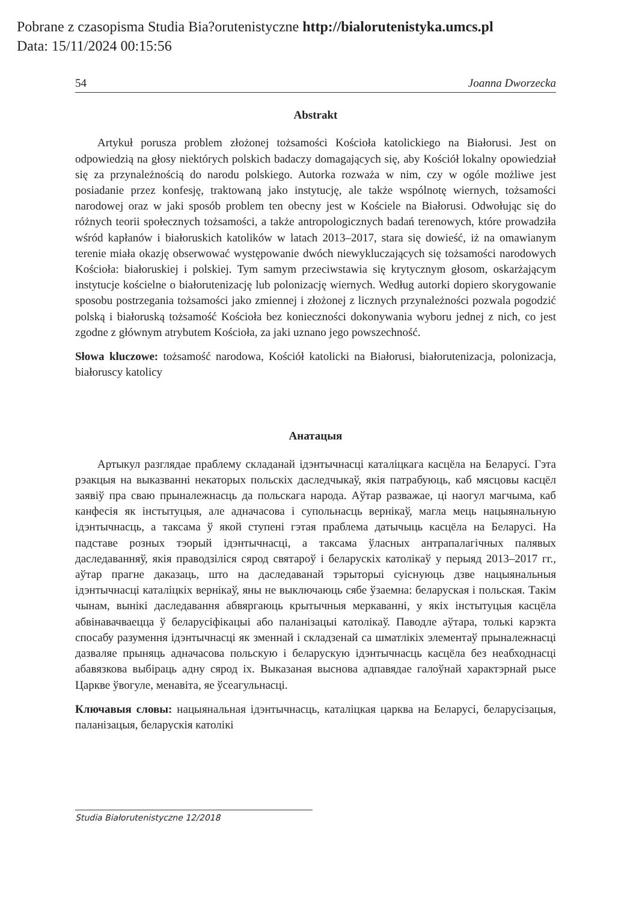Pobrane z czasopisma Studia Bia?orutenistyczne http://bialorutenistyka.umcs.pl
Data: 15/11/2024 00:15:56
54 Joanna Dworzecka
Abstrakt
Artykuł porusza problem złożonej tożsamości Kościoła katolickiego na Białorusi. Jest on odpowiedzią na głosy niektórych polskich badaczy domagających się, aby Kościół lokalny opowiedział się za przynależnością do narodu polskiego. Autorka rozważa w nim, czy w ogóle możliwe jest posiadanie przez konfesję, traktowaną jako instytucję, ale także wspólnotę wiernych, tożsamości narodowej oraz w jaki sposób problem ten obecny jest w Kościele na Białorusi. Odwołując się do różnych teorii społecznych tożsamości, a także antropologicznych badań terenowych, które prowadziła wśród kapłanów i białoruskich katolików w latach 2013–2017, stara się dowieść, iż na omawianym terenie miała okazję obserwować występowanie dwóch niewykluczających się tożsamości narodowych Kościoła: białoruskiej i polskiej. Tym samym przeciwstawia się krytycznym głosom, oskarżającym instytucje kościelne o białorutenizację lub polonizację wiernych. Według autorki dopiero skorygowanie sposobu postrzegania tożsamości jako zmiennej i złożonej z licznych przynależności pozwala pogodzić polską i białoruską tożsamość Kościoła bez konieczności dokonywania wyboru jednej z nich, co jest zgodne z głównym atrybutem Kościoła, za jaki uznano jego powszechność.
Słowa kluczowe: tożsamość narodowa, Kościół katolicki na Białorusi, białorutenizacja, polonizacja, białoruscy katolicy
Анатацыя
Артыкул разглядае праблему складанай ідэнтычнасці каталіцкага касцёла на Беларусі. Гэта рэакцыя на выказванні некаторых польскіх даследчыкаў, якія патрабуюць, каб мясцовы касцёл заявіў пра сваю прыналежнасць да польскага народа. Аўтар разважае, ці наогул магчыма, каб канфесія як інстытуцыя, але адначасова і супольнасць вернікаў, магла мець нацыянальную ідэнтычнасць, а таксама ў якой ступені гэтая праблема датычыць касцёла на Беларусі. На падставе розных тэорый ідэнтычнасці, а таксама ўласных антрапалагічных палявых даследаванняў, якія праводзіліся сярод святароў і беларускіх католікаў у перыяд 2013–2017 гг., аўтар прагне даказаць, што на даследаванай тэрыторыі суіснуюць дзве нацыянальныя ідэнтычнасці каталіцкіх вернікаў, яны не выключаюць сябе ўзаемна: беларуская і польская. Такім чынам, вынікі даследавання абвяргаюць крытычныя меркаванні, у якіх інстытуцыя касцёла абвінавачваецца ў беларусіфікацыі або паланізацыі католікаў. Паводле аўтара, толькі карэкта спосабу разумення ідэнтычнасці як зменнай і складзенай са шматлікіх элементаў прыналежнасці дазваляе прыняць адначасова польскую і беларускую ідэнтычнасць касцёла без неабходнасці абавязкова выбіраць адну сярод іх. Выказаная выснова адпавядае галоўнай характэрнай рысе Царкве ўвогуле, менавіта, яе ўсеагульнасці.
Ключавыя словы: нацыянальная ідэнтычнасць, каталіцкая царква на Беларусі, беларусізацыя, паланізацыя, беларускія католікі
Studia Białorutenistyczne 12/2018